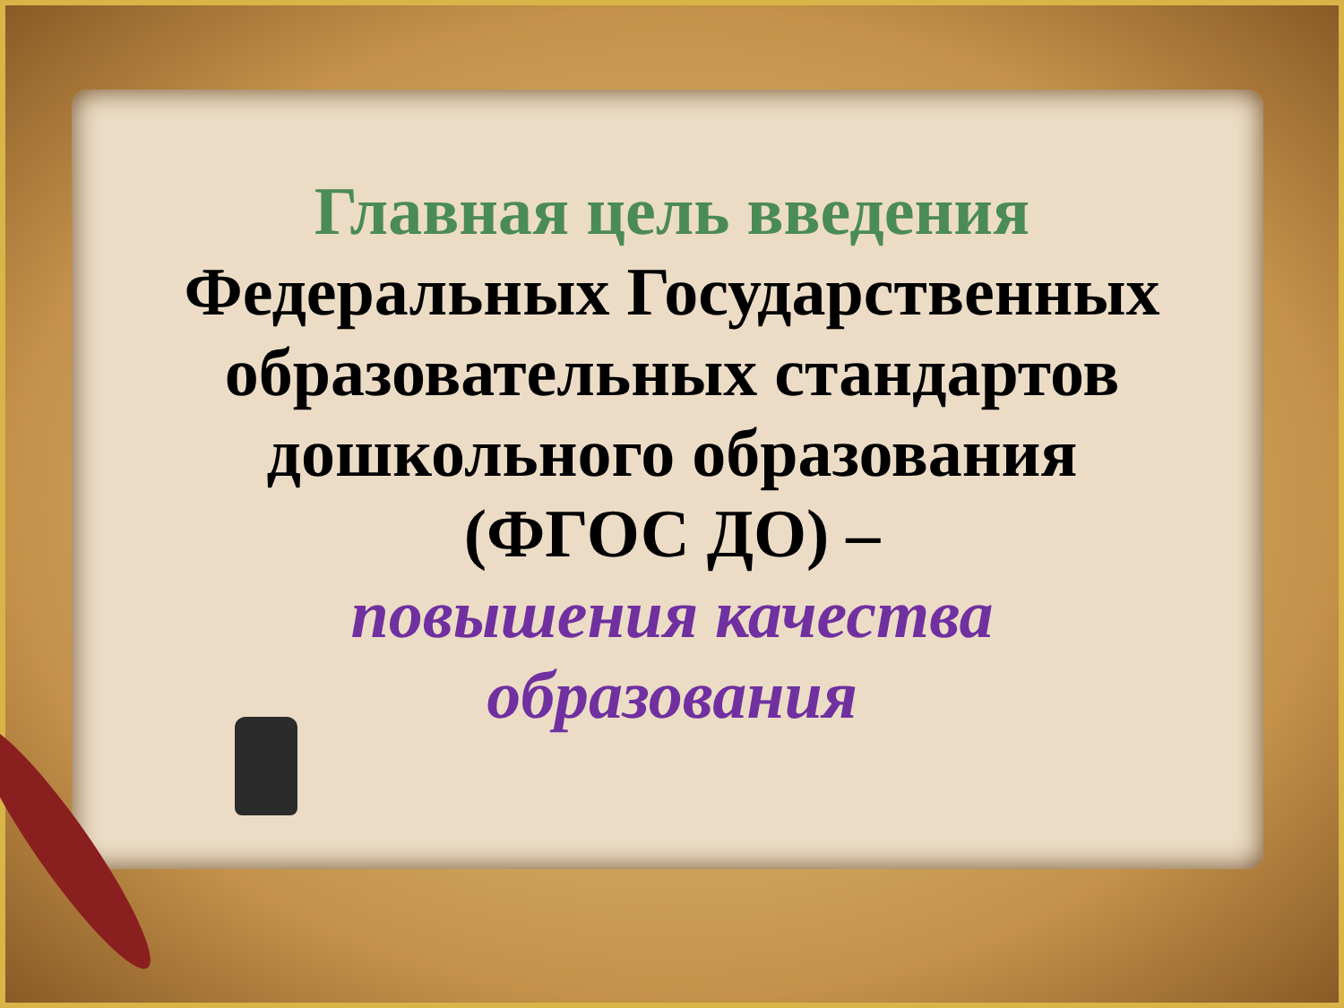Главная цель введения
Федеральных Государственных
образовательных стандартов
дошкольного образования
(ФГОС ДО) –
повышения качества
образования